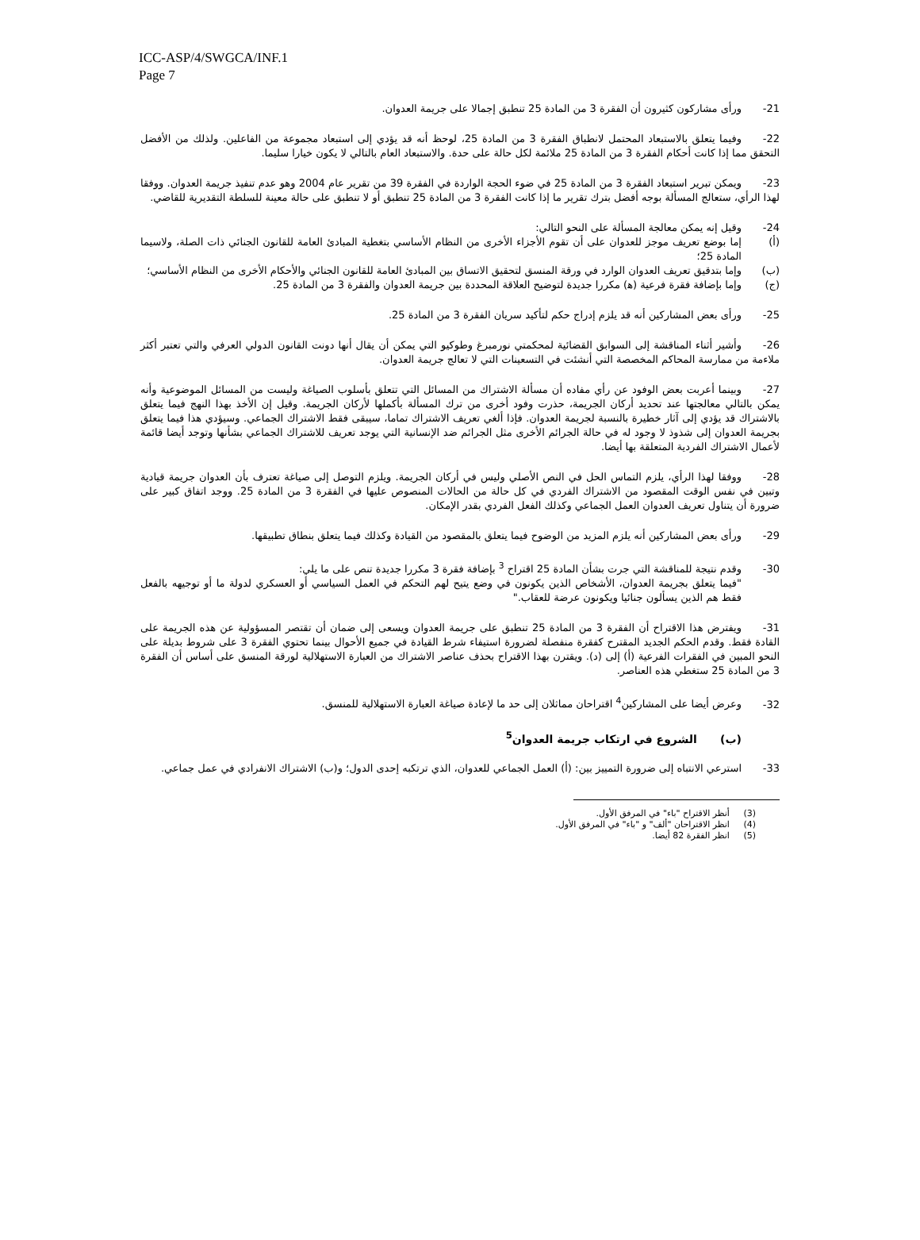ICC-ASP/4/SWGCA/INF.1
Page 7
21- ورأى مشاركون كثيرون أن الفقرة 3 من المادة 25 تنطبق إجمالا على جريمة العدوان.
22- وفيما يتعلق بالاستبعاد المحتمل لانطباق الفقرة 3 من المادة 25، لوحظ أنه قد يؤدي إلى استبعاد مجموعة من الفاعلين. ولذلك من الأفضل التحقق مما إذا كانت أحكام الفقرة 3 من المادة 25 ملائمة لكل حالة على حدة. والاستبعاد العام بالتالي لا يكون خيارا سليما.
23- ويمكن تبرير استبعاد الفقرة 3 من المادة 25 في ضوء الحجة الواردة في الفقرة 39 من تقرير عام 2004 وهو عدم تنفيذ جريمة العدوان. ووفقا لهذا الرأي، ستعالج المسألة بوجه أفضل بترك تقرير ما إذا كانت الفقرة 3 من المادة 25 تنطبق أو لا تنطبق على حالة معينة للسلطة التقديرية للقاضي.
24- وقيل إنه يمكن معالجة المسألة على النحو التالي:
(أ) إما بوضع تعريف موجز للعدوان على أن تقوم الأجزاء الأخرى من النظام الأساسي بتغطية المبادئ العامة للقانون الجنائي ذات الصلة، ولاسيما المادة 25؛
(ب) وإما بتدقيق تعريف العدوان الوارد في ورقة المنسق لتحقيق الاتساق بين المبادئ العامة للقانون الجنائي والأحكام الأخرى من النظام الأساسي؛
(ج) وإما بإضافة فقرة فرعية (ﻫ) مكررا جديدة لتوضيح العلاقة المحددة بين جريمة العدوان والفقرة 3 من المادة 25.
25- ورأى بعض المشاركين أنه قد يلزم إدراج حكم لتأكيد سريان الفقرة 3 من المادة 25.
26- وأشير أثناء المناقشة إلى السوابق القضائية لمحكمتي نورمبرغ وطوكيو التي يمكن أن يقال أنها دونت القانون الدولي العرفي والتي تعتبر أكثر ملاءمة من ممارسة المحاكم المخصصة التي أنشئت في التسعينات التي لا تعالج جريمة العدوان.
27- وبينما أعربت بعض الوفود عن رأي مفاده أن مسألة الاشتراك من المسائل التي تتعلق بأسلوب الصياغة وليست من المسائل الموضوعية وأنه يمكن بالتالي معالجتها عند تحديد أركان الجريمة، حذرت وفود أخرى من ترك المسألة بأكملها لأركان الجريمة. وقيل إن الأخذ بهذا النهج فيما يتعلق بالاشتراك قد يؤدي إلى آثار خطيرة بالنسبة لجريمة العدوان. فإذا ألغي تعريف الاشتراك تماما، سيبقى فقط الاشتراك الجماعي. وسيؤدي هذا فيما يتعلق بجريمة العدوان إلى شذوذ لا وجود له في حالة الجرائم الأخرى مثل الجرائم ضد الإنسانية التي يوجد تعريف للاشتراك الجماعي بشأنها وتوجد أيضا قائمة لأعمال الاشتراك الفردية المتعلقة بها أيضا.
28- ووفقا لهذا الرأي، يلزم التماس الحل في النص الأصلي وليس في أركان الجريمة. ويلزم التوصل إلى صياغة تعترف بأن العدوان جريمة قيادية وتبين في نفس الوقت المقصود من الاشتراك الفردي في كل حالة من الحالات المنصوص عليها في الفقرة 3 من المادة 25. ووجد اتفاق كبير على ضرورة أن يتناول تعريف العدوان العمل الجماعي وكذلك الفعل الفردي بقدر الإمكان.
29- ورأى بعض المشاركين أنه يلزم المزيد من الوضوح فيما يتعلق بالمقصود من القيادة وكذلك فيما يتعلق بنطاق تطبيقها.
30- وقدم نتيجة للمناقشة التي جرت بشأن المادة 25 اقتراح <sup>3</sup> بإضافة فقرة 3 مكررا جديدة تنص على ما يلي:
"فيما يتعلق بجريمة العدوان، الأشخاص الذين يكونون في وضع يتيح لهم التحكم في العمل السياسي أو العسكري لدولة ما أو توجيهه بالفعل فقط هم الذين يسألون جنائيا ويكونون عرضة للعقاب."
31- ويفترض هذا الاقتراح أن الفقرة 3 من المادة 25 تنطبق على جريمة العدوان ويسعى إلى ضمان أن تقتصر المسؤولية عن هذه الجريمة على القادة فقط. وقدم الحكم الجديد المقترح كفقرة منفصلة لضرورة استيفاء شرط القيادة في جميع الأحوال بينما تحتوي الفقرة 3 على شروط بديلة على النحو المبين في الفقرات الفرعية (أ) إلى (د). ويقترن بهذا الاقتراح بحذف عناصر الاشتراك من العبارة الاستهلالية لورقة المنسق على أساس أن الفقرة 3 من المادة 25 ستغطي هذه العناصر.
32- وعرض أيضا على المشاركين<sup>4</sup> اقتراحان مماثلان إلى حد ما لإعادة صياغة العبارة الاستهلالية للمنسق.
(ب) الشروع في ارتكاب جريمة العدوان<sup>5</sup>
33- استرعي الانتباه إلى ضرورة التمييز بين: (أ) العمل الجماعي للعدوان، الذي ترتكبه إحدى الدول؛ و(ب) الاشتراك الانفرادي في عمل جماعي.
(3) أنظر الاقتراح "باء" في المرفق الأول.
(4) انظر الاقتراحان "ألف" و "باء" في المرفق الأول.
(5) انظر الفقرة 82 أيضا.